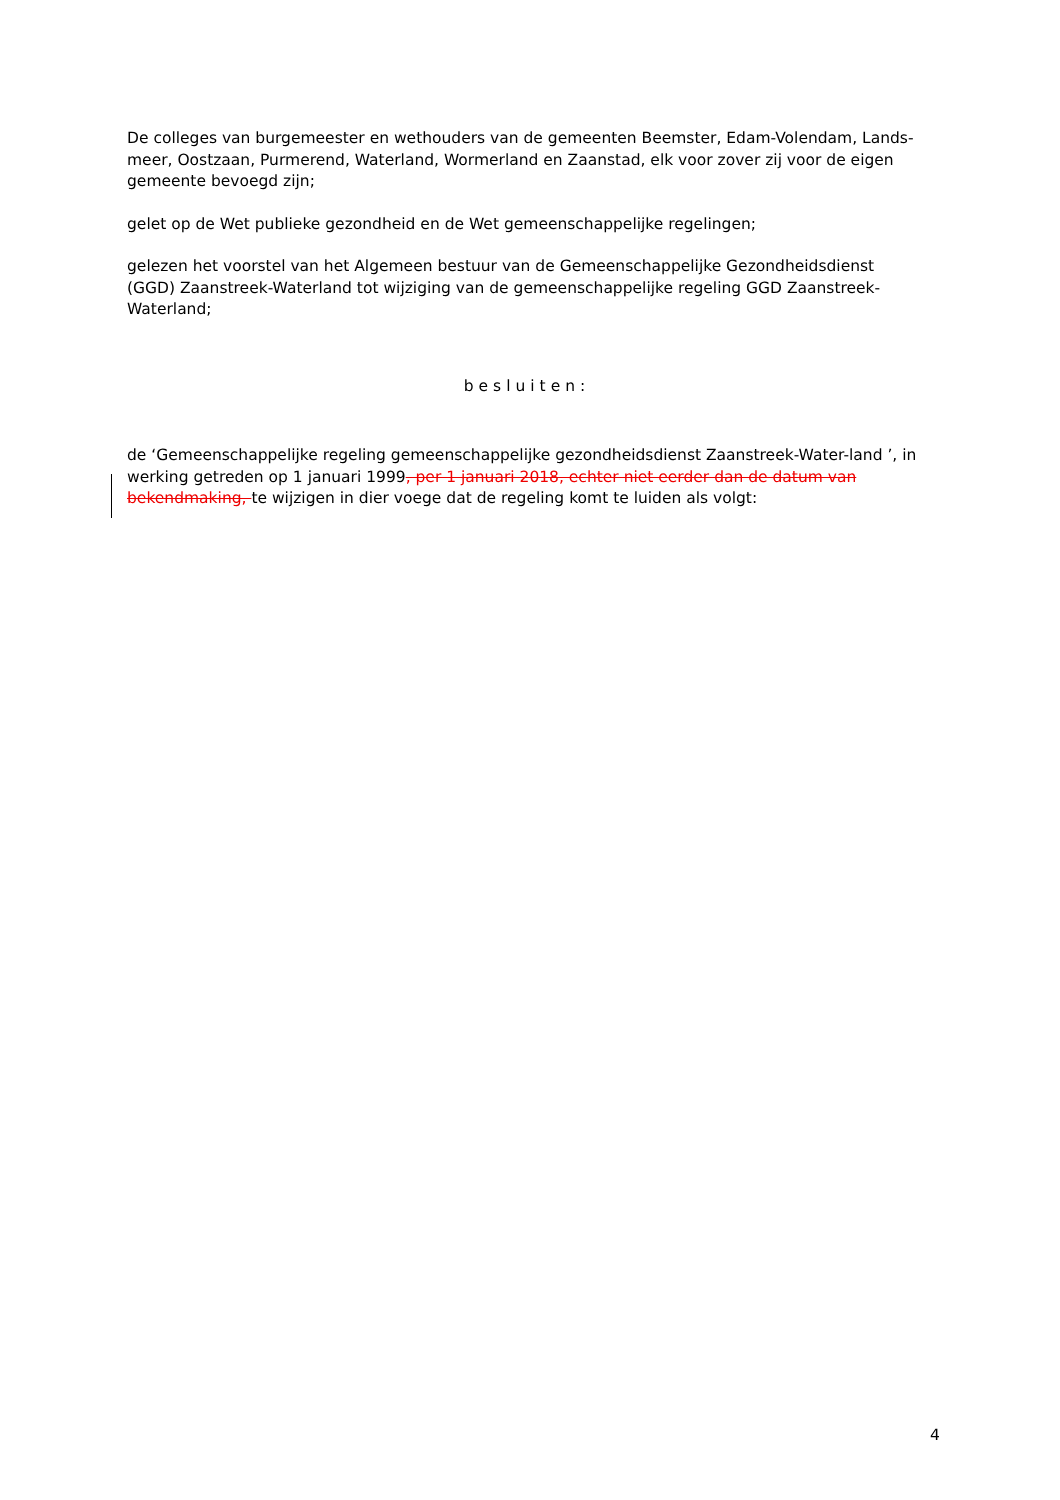De colleges van burgemeester en wethouders van de gemeenten Beemster, Edam-Volendam, Lands-meer, Oostzaan, Purmerend, Waterland, Wormerland en Zaanstad, elk voor zover zij voor de eigen gemeente bevoegd zijn;
gelet op de Wet publieke gezondheid en de Wet gemeenschappelijke regelingen;
gelezen het voorstel van het Algemeen bestuur van de Gemeenschappelijke Gezondheidsdienst (GGD) Zaanstreek-Waterland tot wijziging van de gemeenschappelijke regeling GGD Zaanstreek-Waterland;
besluiten:
de ‘Gemeenschappelijke regeling gemeenschappelijke gezondheidsdienst Zaanstreek-Water-land ’, in werking getreden op 1 januari 1999, per 1 januari 2018, echter niet eerder dan de datum van bekendmaking, te wijzigen in dier voege dat de regeling komt te luiden als volgt:
4